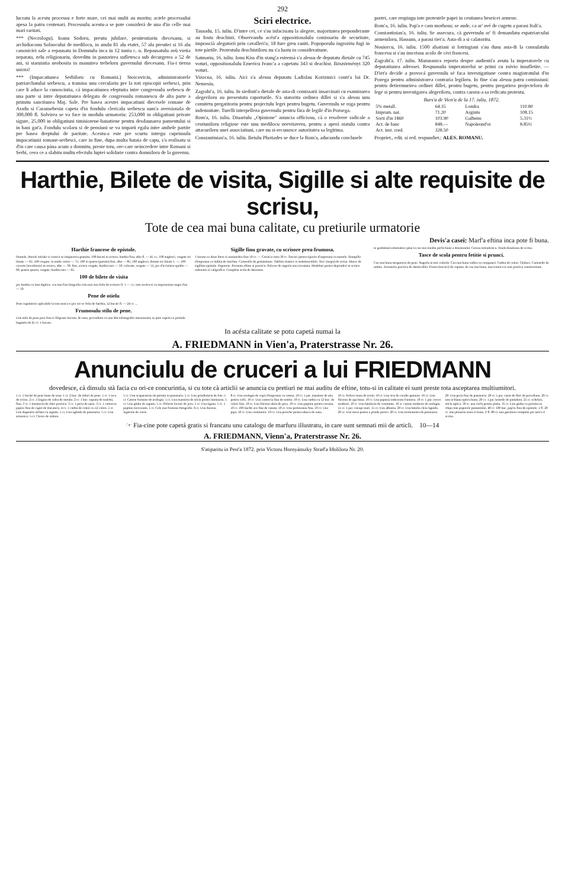292
lucratu la acestu processu e forte mare, cei mai multi au moritu; actele processului apesa la patru centenari. Processulu acestu-a se pote considerá de una d'in celle mai mari raritati.
*** (Necrologu). Ioanu Sodoru, preutu jubilare, penitentiariu diecesanu, si archidiaconu Solnocului de medilocu, in anulu 81 alu etatei, 57 alu preutiei si 16 alu canoniciei sale a repausatu in Domnulu inca in 12 iuniu c. n. Repausatulu avù vietia nepatata, zelu religionariu, doveditu in pastorirea sufletesca sub decurgerea a 52 de ani, si staruintia neobosita in manuirea trebeloru guvernului diecesanu. Fia-i tierna usiora!
*** (Impacatiunea Serbiloru cu Romanii.) Stoicoviciu, administratorele patriarchatului serbescu, a tramisu unu cerculariu pre la toti episcopii serbesci, prin care li aduce la cunoscintia, cà impacatiunea efeptuita intre congressulu serbescu de una parte si intre deputatiunea delegata de congressulu romanescu de alta parte a primitu sanctiunea Maj. Sale. Pre basea acestei impacatiuni diecesele romane de Aradu si Caransebesiu capeta d'in fondulu clericalu serbescu sum'a aversionala de 300,000 fl. Solvirea se va face in modulu urmatoriu: 253,000 in obligatiuni private sigure, 25,000 in obligatiuni timisiorene-banatiene pentru desdaunarea pamentului si in bani gat'a. Fondulu scolaru si de pensiuni se va imparti egalu intre ambele partite pre basea dreptului de paritate. Acestu-a este pre scurtu intregu cuprinsulu impacatiunii romane-serbesci, care in fine, dupa multa bataia de capu, s'a realisatu si d'in care causa pàna acum a domnitu, preste totu, ore-care neincredere intre Romani si Serbi, ceea ce a slabitu multu efectulu luptei solidarie contra domniloru de la guvernu.
Sciri electrice.
Tasnadu, 15. iuliu. D'intre cei, ce s'au infacisiatu la alegere, majoritatea preponderante au fostu deachisti. Observandu acést'a oppositionalulu comissariu de securitate, imprascià alegutorii prin cavalleri'a; 18 fure greu raniti. Popoporulu ingrozitu fugi in tote pàrtile. Protestulu deachistiloru nu s'a luatu in consideratiune.
Satmariu, 16. iuliu. Ionu Kiss d'in stang'a estremà s'a alessu de deputatu dietale cu 745 voturi, oppositionalulu Emericu Ivanc'a a capetatu 343 si deachist. Böszörményi 320 voturi.
Vizocna, 16. iuliu. Aici s'a alessu deputatu Ladislau Korizmici contr'a lui Dr. Nemesiu.
Zagrabi'a, 16. iuliu. In siedinti'a dietale de asta-di comissarii insarcinati cu esaminarea alegeriloru au presentatu raporturile. S'a statoritu ordinea dillei si s'a alessu unu comitetu pregatitoriu pentru projectulu legei pentru bugetu. Guvernulu se roga pentru indemnitate. Turelli interpelleza guvernulu pentru fàra de legile d'in Pozsega.
Rom'a, 16. iuliu. Diuariulu „Opinione" anuncia officiosu, cà o resolvere radicale a cestiuniloru religiose este unu medilocu neevitaveru, pentru a aperá statulu contra attacuriloru unei associatiuni, care nu si-recunosce autoritatea sa legitima.
Constantinian'a, 16. iuliu. Beiulu Photiades se duce la Rom'a, aducundu conclusele
portei, care respingu tote protestele papei in cestiunea beseicei armene.
Rom'a, 16. iuliu. Pap'a e cam morbosu; se aude, ca ar' avé de cugetu a parasi Itali'a.
Constantinian'a, 16. iuliu. Se assecura, cà guvernulu ar' fi demandatu espatriarcului armeniloru, Hassum, a parasi tier'a. Asta-di a si calatoritu.
Nouiorcu, 16. iuliu. 1500 alsatiani si lotringiani s'au dusu asta-di la consulatulu francesu si s'au inscrissu acolo de civi francesi.
Zagrabi'a. 17. iuliu. Mazuranics reporta despre audienti'a avutu la imperatorele cu deputatiunea adressei. Respunsulu imperatorelui se primi cu zsivio insufletite. — D'iet'a decide a provocá guvernulu sè faca investigatiune contra magistratului d'in Pozega pentru administrarea contraria legiloru. In fine s'au alessu patru comissiuni: pentru detiermurirea ordinei dillei, pentru bugetu, pentru pregatirea projecteloru de lege si pentru investigarea alegeriloru, contra caroru-a sa redicatu protestu.
Burs'a de Vien'a de la 17. iuliu, 1872.
| 5% metall. | 64.35 | Londra | 110.80 |
| Imprum. nat. | 71.20 | Argintu | 108.15 |
| Sorti d'in 1860 | 103.90 | Galbenu | 5.31½ |
| Act. de banc | 848.— | Napoleond'or | 8.85½ |
| Act. inst. cred. | 328.50 | | |
Propriet., edit. si red. respundiet.: ALES. ROMANU.
Harthie, Bilete de visita, Sigille si alte requisite de scrisu,
Tote de cea mai buna calitate, cu pretiurile urmatorie
Devis'a casei: Marf'a eftina inca pote fi buna.
Harthie francese de epistole.
Numele, literele initiale si coron'a se intiparescu gratuitu. 100 bucati in octavu, harthia fina, alba fl. — 45 cr.; 100 anglesci, vergate ori liniate — 65; 100 vergate, in multe colori — 75; 100 in quartu (patratu) fina, alba — 85; 100 anglesci, dintate ori liniate 1 —; 100 cuverte (involitorie) in octavu, albe — 30; fine, octavu vergate, harthia tare — 50; colorate, vergate — 55; pre d'in laintru spolite — 60; pentru quartu, vergate, harthia tare — 65.
100 de bilete de visita
pre harthia cu lasu duplice, cea mai fina litografia celu mai nou feliu de scrisore fl. 1 — cr.; totu acelea-si cu impressiune negra fina — 50.
Pene de otielu
Pene regulatorie aplicabile la tota man'a si pre ori-ce feliu de harthia, 12 bucati fl. — 24 cr. ...
Frumosulu stilu de pene.
Unu stilu de pene prea finu si filigranu lucratu, de ossu, provediutu cu una Microfotografia interessanta, se pote capetá cu pretiulu bagatelu de 25 cr. 1 bucata.
Sigille finu gravate, cu scrisore prea-frumosa.
1 bucata cu doue litere si manunchiu finu 50 cr. — Coron'a costa 30 cr. Tescuri pentru tiparire d'impreuna cu numele. Stampille d'impreuna cu laditia de tinichea. Carteeelle de gratulatiune. Tablitie elastice si nedestructibile. Tecc (mapa) de scrisu. Marce de sigillatu epistole. Papeterie. Presentu eftinu si practicu. Pulvere de negrela nou inventata. Modeluri pentru deprinderi in scriere ordenaria si caligrafica. Completa scola de desemnu.
in gradatiuni sistematice pàna la cea mai innalta perfectiune a desemnului. Cerusa mitrailesica. Noulu Rouleaux de scrisu.
Tasce de scola pentru fetitie si prunci.
Cea mai buna sterguroria de pene. Negrela in tote colorile. Cea mai buna cuthia cu compasuri. Cuthia de colori. Globuri. Carteeelle de notitie. Aretatoriu practicu de datulu dilei. Presse (tescuri) de copiatu, de cea mai buna, mai trainica si mai practica constructiune.
In acésta calitate se potu capetá numai la
A. FRIEDMANN in Vien'a, Praterstrasse Nr. 26.
Anunciulu de cruceri a lui FRIEDMANN
dovedesce, cà dinsulu stà facia cu ori-ce concurintia, si cu tote cà articlii se anuncia cu pretiuri ne mai auditu de eftine, totu-si in calitate ei sunt preste tota asceptarea multiumitori.
1 cr. 5 bucàti de pene bune de ossu. 1 cr. 2 buc. de stiluri de pene. 1 cr. 1 teca de scrisu. 2 cr. 1 lingura de cafea de metalu. 2 cr. 1 buc. sapunu de toaletta, finu. 3 cr. 1 tienetoriu de chiei practicu. 3 cr. 1 peria de unsu. 3 cr. 1 carteecia papiru finu de cigàri de Havann'a. 4 cr. 1 cuthia de colori cu 12 colori. 5 cr. Unu degetariu sufiatu cu argintu. 5 cr. Una oglinda de pusunariu. 5 cr. Una armonica. 5 cr. Clesce de zaharu.
5 cr. Unu scaparatoriu de portatu in pusunariu. 5 cr. Unu prindietoriu de fete. 5 cr. Catene frumose de orologiu. 5 cr. Una mansieta de sticla pentru luminariu. 5 cr. Unu globu de argintu. 5 cr. Diferite lucruri de jocu. 5 cr. Unu tiganu. 5 cr. 1 peptine incovaiatu. 5 cr. Cele mai frumose fotografie. 6 cr. Unu duzenu legatorie de vucie.
8 cr. Unu orologiu de copii d'impreuna cu catena. 10 cr. 1 par. mansiete de atia pentru cofii. 10 cr. Una carteecia fina de notitie. 10 cr. Una cuthia cu 12 buc. de colori fine. 10 cr. Unu flaconu uleiu de peru. 10 cr. Unu peptine pentru coreniu. 10 cr. 100 buchti ace fine de cusutu. 10 cr. Unu portmoneu finu. 10 cr. Una pipa. 10 cr. Unu centimetru. 10 cr. Una pereche pentru tabacu de nasu.
10 cr. forfece bune de ocelu. 10 cr. Unu siru de coralle genuine. 10 cr. Unu flaconu de apa buna. 10 cr. Una papusia imbracata frumosu. 10 cr. 1 par. cercei moderni. 10 cr. Unu bataloriu de vestminte. 10 cr. catene moderne de orologiu. 15 cr. 1 par. cierapi mari. 15 cr. Unu albumu. 20 cr. Una butelia cleiu liguidu. 20 cr. Una mesa pentru a prinde pureci. 20 cr. Unu termometru de pusunariu.
20. Una peria fina de pusunariu. 20 cr. 1 par. vasse de flori de porcellanu. 20 cr. unu ochianu opticu bunu. 20 cr. 1 par. bratelle de pantaloni. 25 cr. echelari, sticla optica. 30 cr. una corfa pentru piatiu. 35 cr. Unu globu cu presinta in chipu tote poporele pumentului. 40 cr. 100 buc. pap'ru finu de epistole. 1 fl. 20 cr. unu plonariu mare si bunu. 2 fl. 80 cr. una garnitura completa pre mes'a d scrisu.
☞ Fia-cine pote capetá gratis si francatu unu catalogu de marfuru illustratu, in care sunt semnati mii de articli. 10—14
A. FRIEDMANN, Vienn'a, Praterstrasse Nr. 26.
S'atiparitu in Pest'a 1872. prin Victoru Hornyánszky Strad'a Idoliloru Nr. 20.